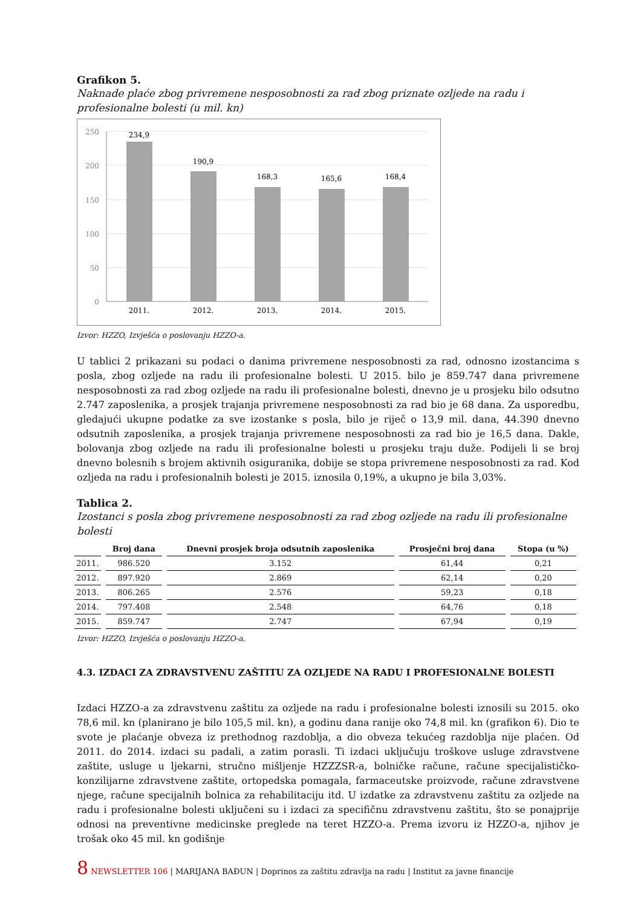Grafikon 5.
Naknade plaće zbog privremene nesposobnosti za rad zbog priznate ozljede na radu i profesionalne bolesti (u mil. kn)
250
200
150
100
50
0
234,9
190,9
168,3
165,6
168,4
2011.
2012.
2013.
2014.
2015.
Izvor: HZZO, Izvješća o poslovanju HZZO-a.
U tablici 2 prikazani su podaci o danima privremene nesposobnosti za rad, odnosno izostancima s posla, zbog ozljede na radu ili profesionalne bolesti. U 2015. bilo je 859.747 dana privremene nesposobnosti za rad zbog ozljede na radu ili profesionalne bolesti, dnevno je u prosjeku bilo odsutno 2.747 zaposlenika, a prosjek trajanja privremene nesposobnosti za rad bio je 68 dana. Za usporedbu, gledajući ukupne podatke za sve izostanke s posla, bilo je riječ o 13,9 mil. dana, 44.390 dnevno odsutnih zaposlenika, a prosjek trajanja privremene nesposobnosti za rad bio je 16,5 dana. Dakle, bolovanja zbog ozljede na radu ili profesionalne bolesti u prosjeku traju duže. Podijeli li se broj dnevno bolesnih s brojem aktivnih osiguranika, dobije se stopa privremene nesposobnosti za rad. Kod ozljeda na radu i profesionalnih bolesti je 2015. iznosila 0,19%, a ukupno je bila 3,03%.
Tablica 2.
Izostanci s posla zbog privremene nesposobnosti za rad zbog ozljede na radu ili profesionalne bolesti
| | Broj dana | Dnevni prosjek broja odsutnih zaposlenika | Prosječni broj dana | Stopa (u %) |
| --- | --- | --- | --- | --- |
| 2011. | 986.520 | 3.152 | 61,44 | 0,21 |
| 2012. | 897.920 | 2.869 | 62,14 | 0,20 |
| 2013. | 806.265 | 2.576 | 59,23 | 0,18 |
| 2014. | 797.408 | 2.548 | 64,76 | 0,18 |
| 2015. | 859.747 | 2.747 | 67,94 | 0,19 |
Izvor: HZZO, Izvješća o poslovanju HZZO-a.
4.3. IZDACI ZA ZDRAVSTVENU ZAŠTITU ZA OZLJEDE NA RADU I PROFESIONALNE BOLESTI
Izdaci HZZO-a za zdravstvenu zaštitu za ozljede na radu i profesionalne bolesti iznosili su 2015. oko 78,6 mil. kn (planirano je bilo 105,5 mil. kn), a godinu dana ranije oko 74,8 mil. kn (grafikon 6). Dio te svote je plaćanje obveza iz prethodnog razdoblja, a dio obveza tekućeg razdoblja nije plaćen. Od 2011. do 2014. izdaci su padali, a zatim porasli. Ti izdaci uključuju troškove usluge zdravstvene zaštite, usluge u ljekarni, stručno mišljenje HZZZSR-a, bolničke račune, račune specijalističko-konzilijarne zdravstvene zaštite, ortopedska pomagala, farmaceutske proizvode, račune zdravstvene njege, račune specijalnih bolnica za rehabilitaciju itd. U izdatke za zdravstvenu zaštitu za ozljede na radu i profesionalne bolesti uključeni su i izdaci za specifičnu zdravstvenu zaštitu, što se ponajprije odnosi na preventivne medicinske preglede na teret HZZO-a. Prema izvoru iz HZZO-a, njihov je trošak oko 45 mil. kn godišnje
8 NEWSLETTER 106 | MARIJANA BAĐUN | Doprinos za zaštitu zdravlja na radu | Institut za javne financije